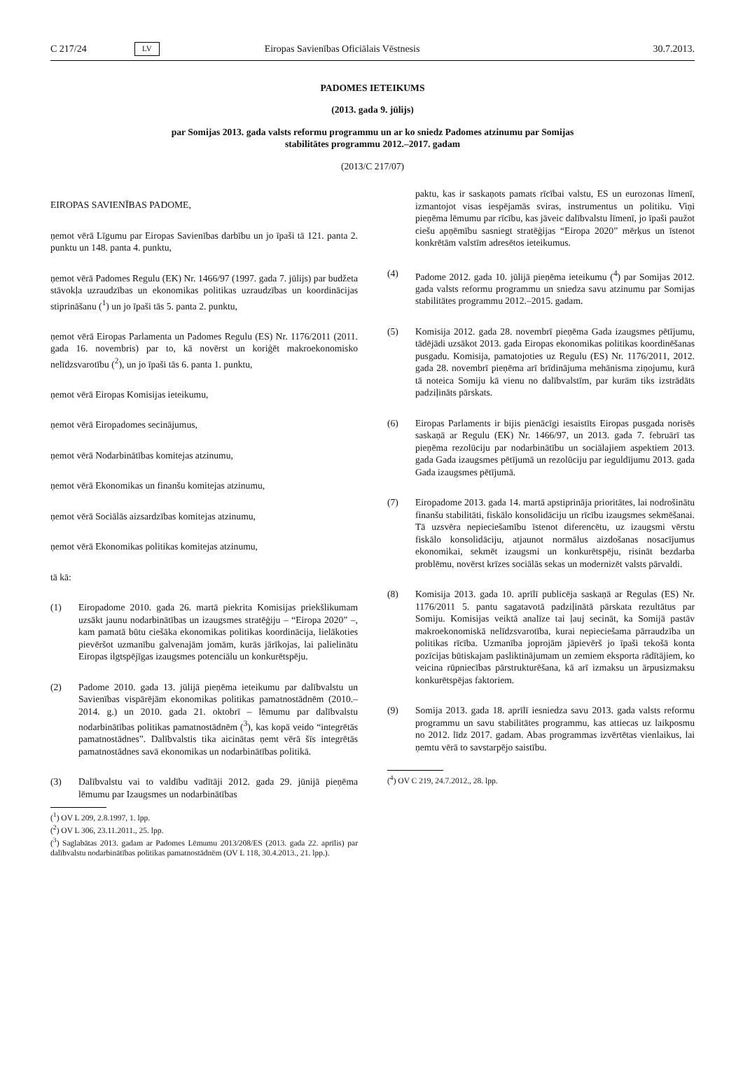C 217/24 LV Eiropas Savienības Oficiālais Vēstnesis 30.7.2013.
PADOMES IETEIKUMS
(2013. gada 9. jūlijs)
par Somijas 2013. gada valsts reformu programmu un ar ko sniedz Padomes atzinumu par Somijas
stabilitātes programmu 2012.–2017. gadam
(2013/C 217/07)
EIROPAS SAVIENĪBAS PADOME,
ņemot vērā Līgumu par Eiropas Savienības darbību un jo īpaši tā 121. panta 2. punktu un 148. panta 4. punktu,
ņemot vērā Padomes Regulu (EK) Nr. 1466/97 (1997. gada 7. jūlijs) par budžeta stāvokļa uzraudzības un ekonomikas politikas uzraudzības un koordinācijas stiprināšanu (<sup>1</sup>) un jo īpaši tās 5. panta 2. punktu,
ņemot vērā Eiropas Parlamenta un Padomes Regulu (ES) Nr. 1176/2011 (2011. gada 16. novembris) par to, kā novērst un koriģēt makroekonomisko nelīdzsvarotību (<sup>2</sup>), un jo īpaši tās 6. panta 1. punktu,
ņemot vērā Eiropas Komisijas ieteikumu,
ņemot vērā Eiropadomes secinājumus,
ņemot vērā Nodarbinātības komitejas atzinumu,
ņemot vērā Ekonomikas un finanšu komitejas atzinumu,
ņemot vērā Sociālās aizsardzības komitejas atzinumu,
ņemot vērā Ekonomikas politikas komitejas atzinumu,
tā kā:
(1) Eiropadome 2010. gada 26. martā piekrita Komisijas priekšlikumam uzsākt jaunu nodarbinātības un izaugsmes stratēģiju – “Eiropa 2020” –, kam pamatā būtu ciešāka ekonomikas politikas koordinācija, lielākoties pievēršot uzmanību galvenajām jomām, kurās jārīkojas, lai palielinātu Eiropas ilgtspējīgas izaugsmes potenciālu un konkurētspēju.
(2) Padome 2010. gada 13. jūlijā pieņēma ieteikumu par dalībvalstu un Savienības vispārējām ekonomikas politikas pamatnostādnēm (2010.–2014. g.) un 2010. gada 21. oktobrī – lēmumu par dalībvalstu nodarbinātības politikas pamatnostādnēm (<sup>3</sup>), kas kopā veido “integrētās pamatnostādnes”. Dalībvalstis tika aicinātas ņemt vērā šīs integrētās pamatnostādnes savā ekonomikas un nodarbinātības politikā.
(3) Dalībvalstu vai to valdību vadītāji 2012. gada 29. jūnijā pieņēma lēmumu par Izaugsmes un nodarbinātības
(<sup>1</sup>) OV L 209, 2.8.1997, 1. lpp.
(<sup>2</sup>) OV L 306, 23.11.2011., 25. lpp.
(<sup>3</sup>) Saglabātas 2013. gadam ar Padomes Lēmumu 2013/208/ES (2013. gada 22. aprīlis) par dalībvalstu nodarbinātības politikas pamatnostādnēm (OV L 118, 30.4.2013., 21. lpp.).
paktu, kas ir saskaņots pamats rīcībai valstu, ES un eurozonas līmenī, izmantojot visas iespējamās sviras, instrumentus un politiku. Viņi pieņēma lēmumu par rīcību, kas jāveic dalībvalstu līmenī, jo īpaši paužot ciešu apņēmību sasniegt stratēģijas “Eiropa 2020” mērķus un īstenot konkrētām valstīm adresētos ieteikumus.
(4) Padome 2012. gada 10. jūlijā pieņēma ieteikumu (<sup>4</sup>) par Somijas 2012. gada valsts reformu programmu un sniedza savu atzinumu par Somijas stabilitātes programmu 2012.–2015. gadam.
(5) Komisija 2012. gada 28. novembrī pieņēma Gada izaugsmes pētījumu, tādējādi uzsākot 2013. gada Eiropas ekonomikas politikas koordinēšanas pusgadu. Komisija, pamatojoties uz Regulu (ES) Nr. 1176/2011, 2012. gada 28. novembrī pieņēma arī brīdinājuma mehānisma ziņojumu, kurā tā noteica Somiju kā vienu no dalībvalstīm, par kurām tiks izstrādāts padziļināts pārskats.
(6) Eiropas Parlaments ir bijis pienācīgi iesaistīts Eiropas pusgada norisēs saskaņā ar Regulu (EK) Nr. 1466/97, un 2013. gada 7. februārī tas pieņēma rezolūciju par nodarbinātību un sociālajiem aspektiem 2013. gada Gada izaugsmes pētījumā un rezolūciju par ieguldījumu 2013. gada Gada izaugsmes pētījumā.
(7) Eiropadome 2013. gada 14. martā apstiprināja prioritātes, lai nodrošinātu finanšu stabilitāti, fiskālo konsolidāciju un rīcību izaugsmes sekmēšanai. Tā uzsvēra nepieciešamību īstenot diferencētu, uz izaugsmi vērstu fiskālo konsolidāciju, atjaunot normālus aizdošanas nosacījumus ekonomikai, sekmēt izaugsmi un konkurētspēju, risināt bezdarba problēmu, novērst krīzes sociālās sekas un modernizēt valsts pārvaldi.
(8) Komisija 2013. gada 10. aprīlī publicēja saskaņā ar Regulas (ES) Nr. 1176/2011 5. pantu sagatavotā padziļinātā pārskata rezultātus par Somiju. Komisijas veiktā analīze tai ļauj secināt, ka Somijā pastāv makroekonomiskā nelīdzsvarotība, kurai nepieciešama pārraudzība un politikas rīcība. Uzmanība joprojām jāpievērš jo īpaši tekošā konta pozīcijas būtiskajam pasliktinājumam un zemiem eksporta rādītājiem, ko veicina rūpniecības pārstrukturēšana, kā arī izmaksu un ārpusizmaksu konkurētspējas faktoriem.
(9) Somija 2013. gada 18. aprīlī iesniedza savu 2013. gada valsts reformu programmu un savu stabilitātes programmu, kas attiecas uz laikposmu no 2012. līdz 2017. gadam. Abas programmas izvērtētas vienlaikus, lai ņemtu vērā to savstarpējo saistību.
(<sup>4</sup>) OV C 219, 24.7.2012., 28. lpp.